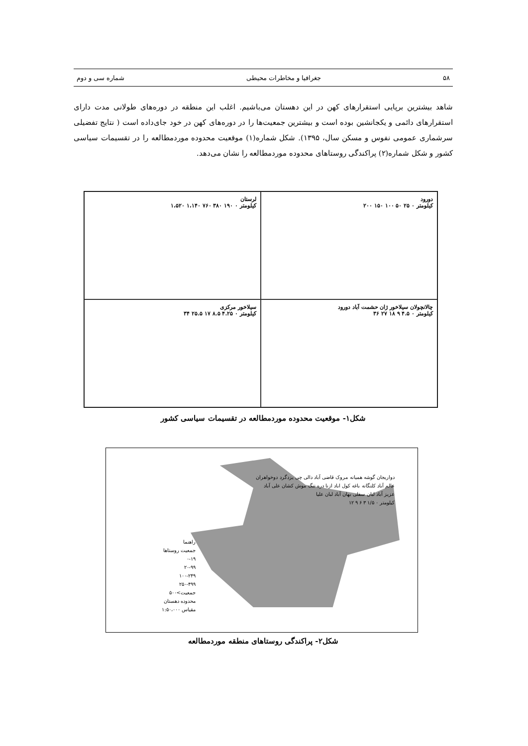۵۸ جغرافیا و مخاطرات محیطی شماره سی و دوم
شاهد بیشترین برپایی استقرارهای کهن در این دهستان می‌باشیم. اغلب این منطقه در دوره‌های طولانی مدت دارای استقرارهای دائمی و یکجانشین بوده است و بیشترین جمعیت‌ها را در دوره‌های کهن در خود جای‌داده است ( نتایج تفضیلی سرشماری عمومی نفوس و مسکن سال، ۱۳۹۵). شکل شماره(۱) موقعیت محدوده موردمطالعه را در تقسیمات سیاسی کشور و شکل شماره(۲) پراکندگی روستاهای محدوده موردمطالعه را نشان می‌دهد.
دورود
کیلومتر ۰ ۲۵ ۵۰ ۱۰۰ ۱۵۰ ۲۰۰
لرستان
کیلومتر ۰ ۱۹۰ ۳۸۰ ۷۶۰ ۱،۱۴۰ ۱،۵۲۰
چالانچولان سیلاخور ژان حشمت آباد دورود
کیلومتر ۰ ۴.۵ ۹ ۱۸ ۲۷ ۳۶
سیلاخور مرکزی
کیلومتر ۰ ۴.۲۵ ۸.۵ ۱۷ ۲۵.۵ ۳۴
شکل۱- موقعیت محدوده موردمطالعه در تقسیمات سیاسی کشور
دواریجان گوشه همیانه مروک قاضی آباد دالی چی یزدگرد دوخواهران عالم آباد کلنگانه باغه کول اباد ازنا دره تنگ موش کشان علی آباد عزیز آباد لبان سفلی بهان آباد لبان علیا
کیلومتر ۰ ۱/۵ ۳ ۶ ۹ ۱۲
راهنما
جمعیت روستاها
۰-۱۹
۲۰-۹۹
۱۰۰-۲۴۹
۲۵۰-۴۹۹
جمعیت>۵۰۰
محدوده دهستان
مقیاس ۱:۵۰،۰۰۰
شکل۲- پراکندگی روستاهای منطقه موردمطالعه